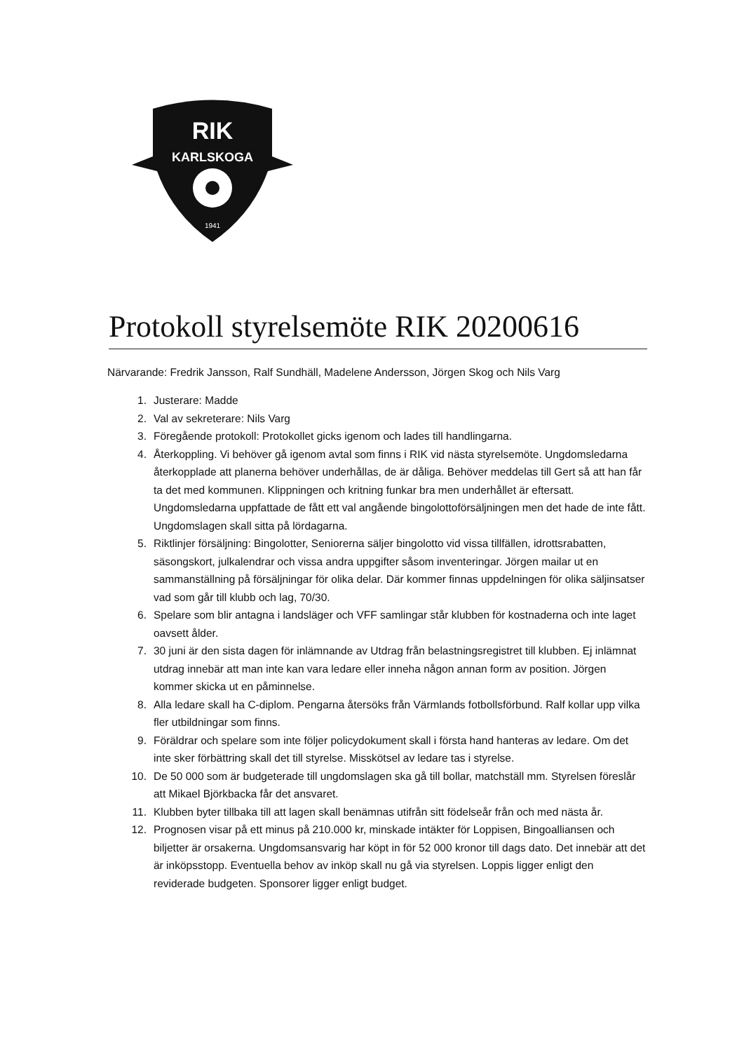RIK
KARLSKOGA
1941
Protokoll styrelsemöte RIK 20200616
Närvarande: Fredrik Jansson, Ralf Sundhäll, Madelene Andersson, Jörgen Skog och Nils Varg
1. Justerare: Madde
2. Val av sekreterare: Nils Varg
3. Föregående protokoll: Protokollet gicks igenom och lades till handlingarna.
4. Återkoppling. Vi behöver gå igenom avtal som finns i RIK vid nästa styrelsemöte. Ungdomsledarna återkopplade att planerna behöver underhållas, de är dåliga. Behöver meddelas till Gert så att han får ta det med kommunen. Klippningen och kritning funkar bra men underhållet är eftersatt. Ungdomsledarna uppfattade de fått ett val angående bingolottoförsäljningen men det hade de inte fått. Ungdomslagen skall sitta på lördagarna.
5. Riktlinjer försäljning: Bingolotter, Seniorerna säljer bingolotto vid vissa tillfällen, idrottsrabatten, säsongskort, julkalendrar och vissa andra uppgifter såsom inventeringar. Jörgen mailar ut en sammanställning på försäljningar för olika delar. Där kommer finnas uppdelningen för olika säljinsatser vad som går till klubb och lag, 70/30.
6. Spelare som blir antagna i landsläger och VFF samlingar står klubben för kostnaderna och inte laget oavsett ålder.
7. 30 juni är den sista dagen för inlämnande av Utdrag från belastningsregistret till klubben. Ej inlämnat utdrag innebär att man inte kan vara ledare eller inneha någon annan form av position. Jörgen kommer skicka ut en påminnelse.
8. Alla ledare skall ha C-diplom. Pengarna återsöks från Värmlands fotbollsförbund. Ralf kollar upp vilka fler utbildningar som finns.
9. Föräldrar och spelare som inte följer policydokument skall i första hand hanteras av ledare. Om det inte sker förbättring skall det till styrelse. Misskötsel av ledare tas i styrelse.
10. De 50 000 som är budgeterade till ungdomslagen ska gå till bollar, matchställ mm. Styrelsen föreslår att Mikael Björkbacka får det ansvaret.
11. Klubben byter tillbaka till att lagen skall benämnas utifrån sitt födelseår från och med nästa år.
12. Prognosen visar på ett minus på 210.000 kr, minskade intäkter för Loppisen, Bingoalliansen och biljetter är orsakerna. Ungdomsansvarig har köpt in för 52 000 kronor till dags dato. Det innebär att det är inköpsstopp. Eventuella behov av inköp skall nu gå via styrelsen. Loppis ligger enligt den reviderade budgeten. Sponsorer ligger enligt budget.